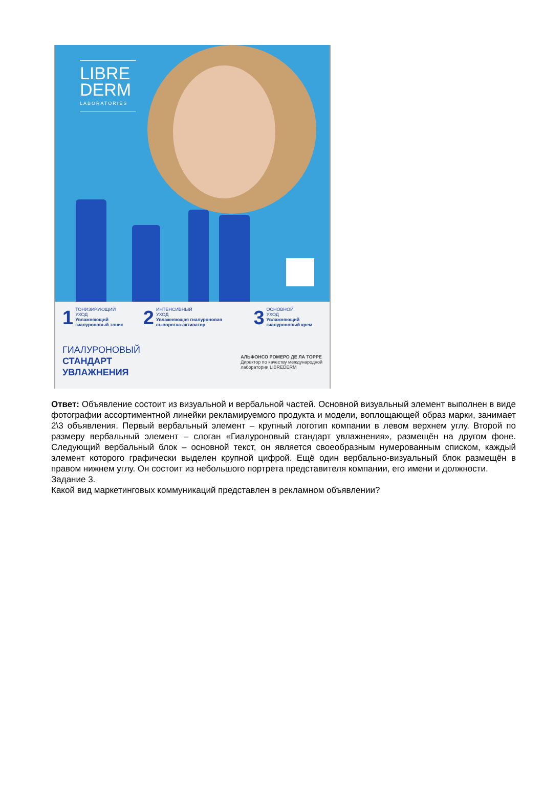LIBRE
DERM
LABORATORIES
1 ТОНИЗИРУЮЩИЙ
УХОД
Увлажняющий гиалуроновый тоник
2 ИНТЕНСИВНЫЙ
УХОД
Увлажняющая гиалуроновая сыворотка-активатор
3 ОСНОВНОЙ
УХОД
Увлажняющий гиалуроновый крем
ГИАЛУРОНОВЫЙ
СТАНДАРТ
УВЛАЖНЕНИЯ
АЛЬФОНСО РОМЕРО ДЕ ЛА ТОРРЕ
Директор по качеству международной
лаборатории LIBREDERM
Ответ: Объявление состоит из визуальной и вербальной частей. Основной визуальный элемент выполнен в виде фотографии ассортиментной линейки рекламируемого продукта и модели, воплощающей образ марки, занимает 2\3 объявления. Первый вербальный элемент – крупный логотип компании в левом верхнем углу. Второй по размеру вербальный элемент – слоган «Гиалуроновый стандарт увлажнения», размещён на другом фоне. Следующий вербальный блок – основной текст, он является своеобразным нумерованным списком, каждый элемент которого графически выделен крупной цифрой. Ещё один вербально-визуальный блок размещён в правом нижнем углу. Он состоит из небольшого портрета представителя компании, его имени и должности.
Задание 3.
Какой вид маркетинговых коммуникаций представлен в рекламном объявлении?